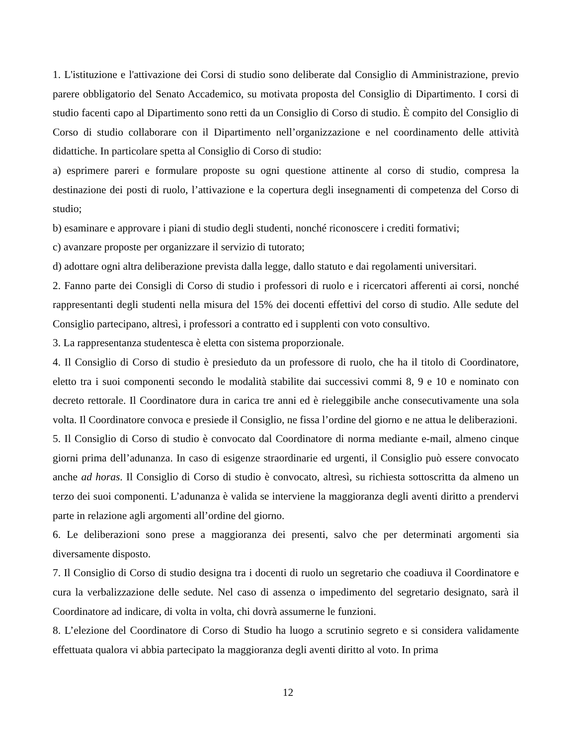1. L'istituzione e l'attivazione dei Corsi di studio sono deliberate dal Consiglio di Amministrazione, previo parere obbligatorio del Senato Accademico, su motivata proposta del Consiglio di Dipartimento. I corsi di studio facenti capo al Dipartimento sono retti da un Consiglio di Corso di studio. È compito del Consiglio di Corso di studio collaborare con il Dipartimento nell’organizzazione e nel coordinamento delle attività didattiche. In particolare spetta al Consiglio di Corso di studio:
a) esprimere pareri e formulare proposte su ogni questione attinente al corso di studio, compresa la destinazione dei posti di ruolo, l’attivazione e la copertura degli insegnamenti di competenza del Corso di studio;
b) esaminare e approvare i piani di studio degli studenti, nonché riconoscere i crediti formativi;
c) avanzare proposte per organizzare il servizio di tutorato;
d) adottare ogni altra deliberazione prevista dalla legge, dallo statuto e dai regolamenti universitari.
2. Fanno parte dei Consigli di Corso di studio i professori di ruolo e i ricercatori afferenti ai corsi, nonché rappresentanti degli studenti nella misura del 15% dei docenti effettivi del corso di studio. Alle sedute del Consiglio partecipano, altresì, i professori a contratto ed i supplenti con voto consultivo.
3. La rappresentanza studentesca è eletta con sistema proporzionale.
4. Il Consiglio di Corso di studio è presieduto da un professore di ruolo, che ha il titolo di Coordinatore, eletto tra i suoi componenti secondo le modalità stabilite dai successivi commi 8, 9 e 10 e nominato con decreto rettorale. Il Coordinatore dura in carica tre anni ed è rieleggibile anche consecutivamente una sola volta. Il Coordinatore convoca e presiede il Consiglio, ne fissa l’ordine del giorno e ne attua le deliberazioni.
5. Il Consiglio di Corso di studio è convocato dal Coordinatore di norma mediante e-mail, almeno cinque giorni prima dell’adunanza. In caso di esigenze straordinarie ed urgenti, il Consiglio può essere convocato anche ad horas. Il Consiglio di Corso di studio è convocato, altresì, su richiesta sottoscritta da almeno un terzo dei suoi componenti. L’adunanza è valida se interviene la maggioranza degli aventi diritto a prendervi parte in relazione agli argomenti all’ordine del giorno.
6. Le deliberazioni sono prese a maggioranza dei presenti, salvo che per determinati argomenti sia diversamente disposto.
7. Il Consiglio di Corso di studio designa tra i docenti di ruolo un segretario che coadiuva il Coordinatore e cura la verbalizzazione delle sedute. Nel caso di assenza o impedimento del segretario designato, sarà il Coordinatore ad indicare, di volta in volta, chi dovrà assumerne le funzioni.
8. L’elezione del Coordinatore di Corso di Studio ha luogo a scrutinio segreto e si considera validamente effettuata qualora vi abbia partecipato la maggioranza degli aventi diritto al voto. In prima
12